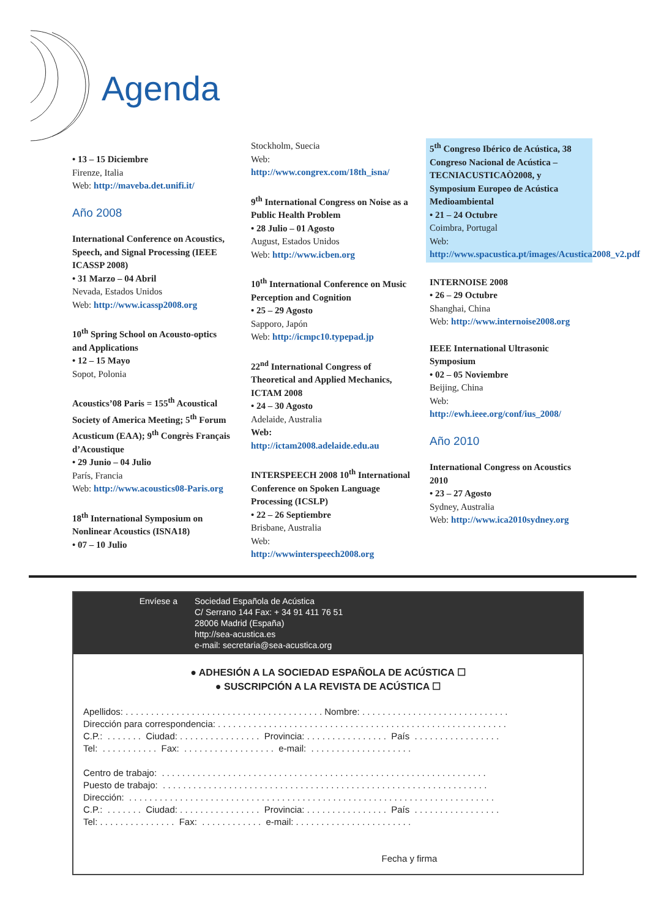Agenda
• 13 – 15 Diciembre
Firenze, Italia
Web: http://maveba.det.unifi.it/
Año 2008
International Conference on Acoustics, Speech, and Signal Processing (IEEE ICASSP 2008)
• 31 Marzo – 04 Abril
Nevada, Estados Unidos
Web: http://www.icassp2008.org
10<sup>th</sup> Spring School on Acousto-optics and Applications
• 12 – 15 Mayo
Sopot, Polonia
Acoustics’08 Paris = 155<sup>th</sup> Acoustical Society of America Meeting; 5<sup>th</sup> Forum Acusticum (EAA); 9<sup>th</sup> Congrès Français d’Acoustique
• 29 Junio – 04 Julio
París, Francia
Web: http://www.acoustics08-Paris.org
18<sup>th</sup> International Symposium on Nonlinear Acoustics (ISNA18)
• 07 – 10 Julio
Stockholm, Suecia
Web:
http://www.congrex.com/18th_isna/
9<sup>th</sup> International Congress on Noise as a Public Health Problem
• 28 Julio – 01 Agosto
August, Estados Unidos
Web: http://www.icben.org
10<sup>th</sup> International Conference on Music Perception and Cognition
• 25 – 29 Agosto
Sapporo, Japón
Web: http://icmpc10.typepad.jp
22<sup>nd</sup> International Congress of Theoretical and Applied Mechanics, ICTAM 2008
• 24 – 30 Agosto
Adelaide, Australia
Web:
http://ictam2008.adelaide.edu.au
INTERSPEECH 2008 10<sup>th</sup> International Conference on Spoken Language Processing (ICSLP)
• 22 – 26 Septiembre
Brisbane, Australia
Web:
http://wwwinterspeech2008.org
5<sup>th</sup> Congreso Ibérico de Acústica, 38 Congreso Nacional de Acústica – TECNIACUSTICAÒ2008, y Symposium Europeo de Acústica Medioambiental
• 21 – 24 Octubre
Coimbra, Portugal
Web: http://www.spacustica.pt/images/Acustica2008_v2.pdf
INTERNOISE 2008
• 26 – 29 Octubre
Shanghai, China
Web: http://www.internoise2008.org
IEEE International Ultrasonic Symposium
• 02 – 05 Noviembre
Beijing, China
Web:
http://ewh.ieee.org/conf/ius_2008/
Año 2010
International Congress on Acoustics 2010
• 23 – 27 Agosto
Sydney, Australia
Web: http://www.ica2010sydney.org
Envíese a Sociedad Española de Acústica
C/ Serrano 144 Fax: + 34 91 411 76 51
28006 Madrid (España)
http://sea-acustica.es
e-mail: secretaria@sea-acustica.org
● ADHESIÓN A LA SOCIEDAD ESPAÑOLA DE ACÚSTICA ☐
● SUSCRIPCIÓN A LA REVISTA DE ACÚSTICA ☐
Apellidos: . . . . . . . . . . . . . . . . . . . . . . . . . . . . . . . . . . . . . . . Nombre: . . . . . . . . . . . . . . . . . . . . . . . . . . . . . Dirección para correspondencia: . . . . . . . . . . . . . . . . . . . . . . . . . . . . . . . . . . . . . . . . . . . . . . . . . . . . . . . . . C.P.: . . . . . . . Ciudad: . . . . . . . . . . . . . . . . Provincia: . . . . . . . . . . . . . . . . País . . . . . . . . . . . . . . . . . Tel: . . . . . . . . . . . Fax: . . . . . . . . . . . . . . . . . . e-mail: . . . . . . . . . . . . . . . . . . . . Centro de trabajo: . . . . . . . . . . . . . . . . . . . . . . . . . . . . . . . . . . . . . . . . . . . . . . . . . . . . . . . . . . . . . . . . Puesto de trabajo: . . . . . . . . . . . . . . . . . . . . . . . . . . . . . . . . . . . . . . . . . . . . . . . . . . . . . . . . . . . . . . . . Dirección: . . . . . . . . . . . . . . . . . . . . . . . . . . . . . . . . . . . . . . . . . . . . . . . . . . . . . . . . . . . . . . . . . . . . . . . . C.P.: . . . . . . . Ciudad: . . . . . . . . . . . . . . . . Provincia: . . . . . . . . . . . . . . . . País . . . . . . . . . . . . . . . . . Tel: . . . . . . . . . . . . . . . Fax: . . . . . . . . . . . . e-mail: . . . . . . . . . . . . . . . . . . . . . . . Fecha y firma